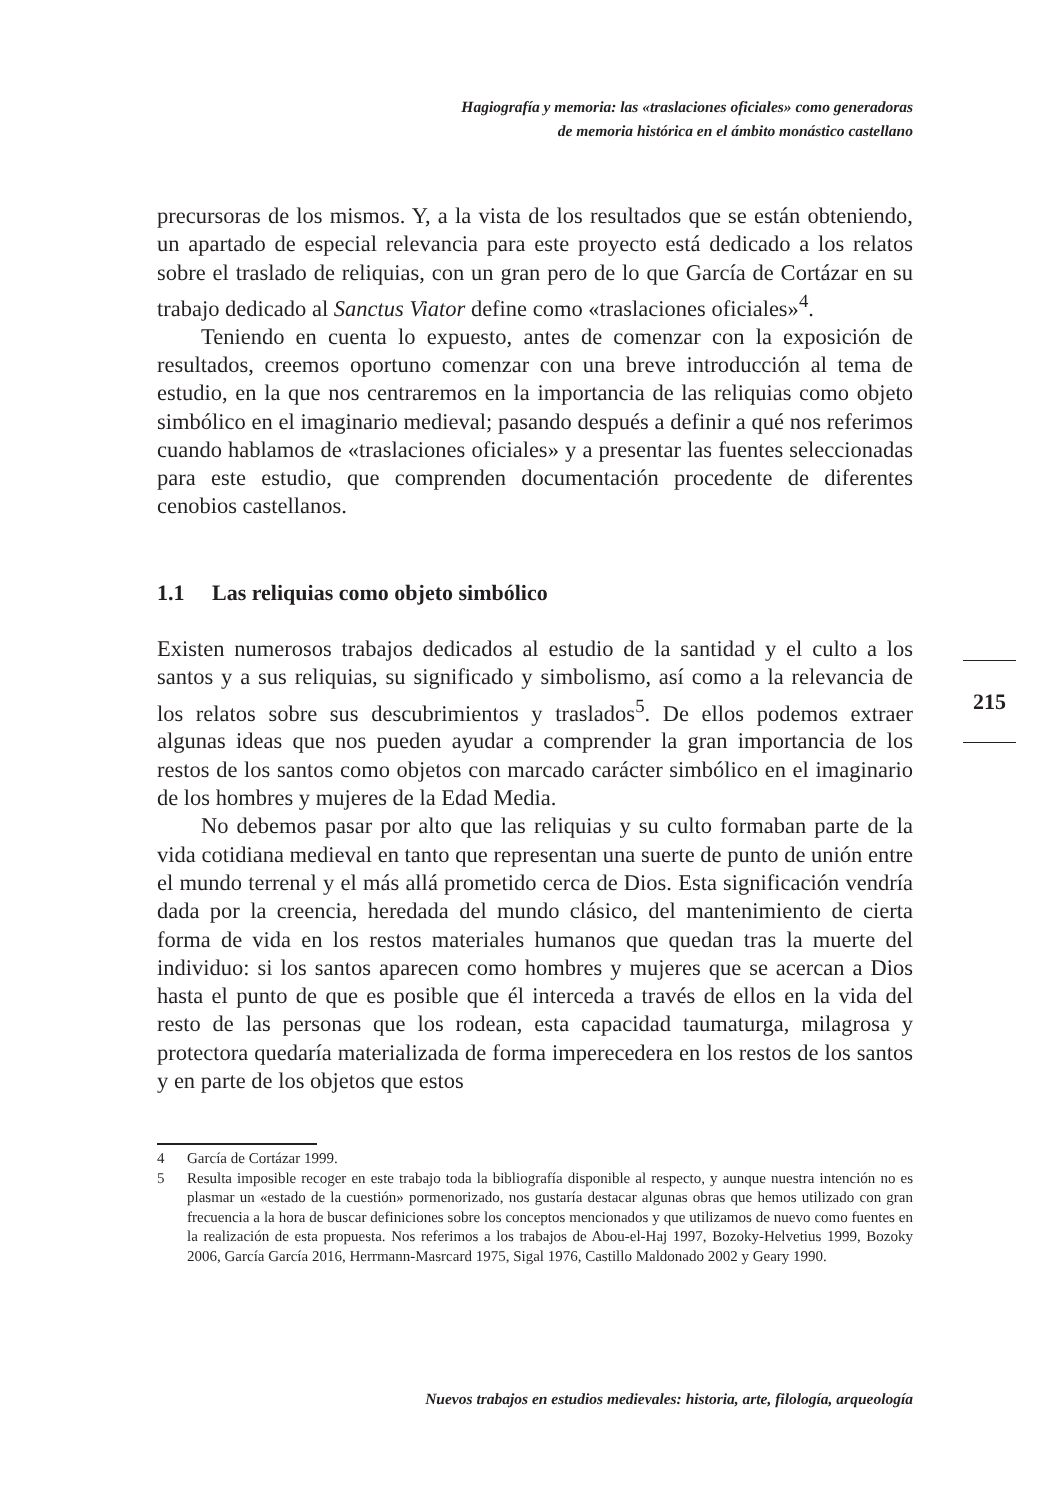Hagiografía y memoria: las «traslaciones oficiales» como generadoras
de memoria histórica en el ámbito monástico castellano
precursoras de los mismos. Y, a la vista de los resultados que se están obteniendo, un apartado de especial relevancia para este proyecto está dedicado a los relatos sobre el traslado de reliquias, con un gran pero de lo que García de Cortázar en su trabajo dedicado al Sanctus Viator define como «traslaciones oficiales»<sup>4</sup>.
Teniendo en cuenta lo expuesto, antes de comenzar con la exposición de resultados, creemos oportuno comenzar con una breve introducción al tema de estudio, en la que nos centraremos en la importancia de las reliquias como objeto simbólico en el imaginario medieval; pasando después a definir a qué nos referimos cuando hablamos de «traslaciones oficiales» y a presentar las fuentes seleccionadas para este estudio, que comprenden documentación procedente de diferentes cenobios castellanos.
1.1 Las reliquias como objeto simbólico
Existen numerosos trabajos dedicados al estudio de la santidad y el culto a los santos y a sus reliquias, su significado y simbolismo, así como a la relevancia de los relatos sobre sus descubrimientos y traslados<sup>5</sup>. De ellos podemos extraer algunas ideas que nos pueden ayudar a comprender la gran importancia de los restos de los santos como objetos con marcado carácter simbólico en el imaginario de los hombres y mujeres de la Edad Media.
No debemos pasar por alto que las reliquias y su culto formaban parte de la vida cotidiana medieval en tanto que representan una suerte de punto de unión entre el mundo terrenal y el más allá prometido cerca de Dios. Esta significación vendría dada por la creencia, heredada del mundo clásico, del mantenimiento de cierta forma de vida en los restos materiales humanos que quedan tras la muerte del individuo: si los santos aparecen como hombres y mujeres que se acercan a Dios hasta el punto de que es posible que él interceda a través de ellos en la vida del resto de las personas que los rodean, esta capacidad taumaturga, milagrosa y protectora quedaría materializada de forma imperecedera en los restos de los santos y en parte de los objetos que estos
4 García de Cortázar 1999.
5 Resulta imposible recoger en este trabajo toda la bibliografía disponible al respecto, y aunque nuestra intención no es plasmar un «estado de la cuestión» pormenorizado, nos gustaría destacar algunas obras que hemos utilizado con gran frecuencia a la hora de buscar definiciones sobre los conceptos mencionados y que utilizamos de nuevo como fuentes en la realización de esta propuesta. Nos referimos a los trabajos de Abou-el-Haj 1997, Bozoky-Helvetius 1999, Bozoky 2006, García García 2016, Herrmann-Masrcard 1975, Sigal 1976, Castillo Maldonado 2002 y Geary 1990.
215
Nuevos trabajos en estudios medievales: historia, arte, filología, arqueología